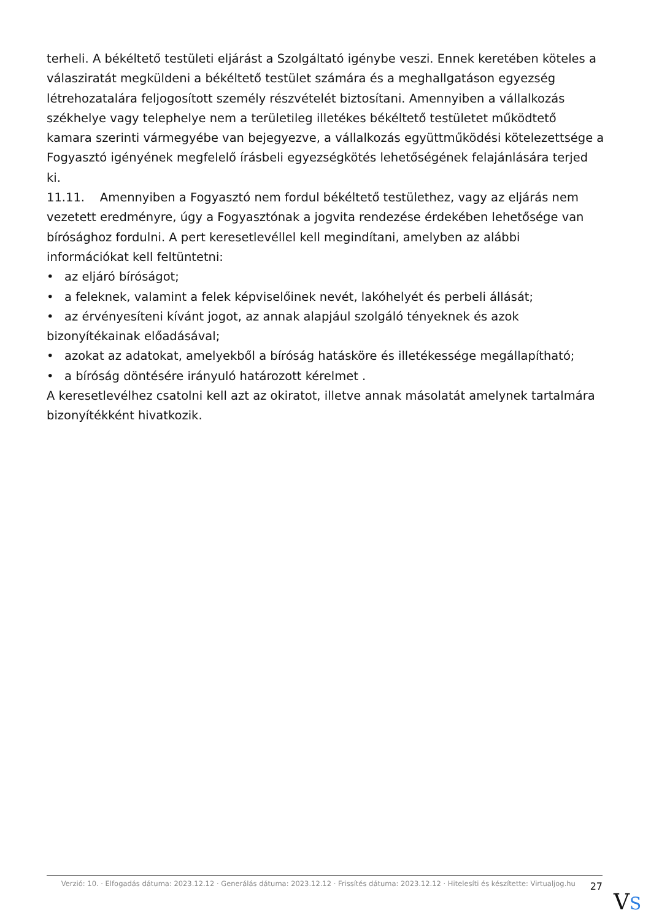terheli. A békéltető testületi eljárást a Szolgáltató igénybe veszi. Ennek keretében köteles a válasziratát megküldeni a békéltető testület számára és a meghallgatáson egyezség létrehozatalára feljogosított személy részvételét biztosítani. Amennyiben a vállalkozás székhelye vagy telephelye nem a területileg illetékes békéltető testületet működtető kamara szerinti vármegyébe van bejegyezve, a vállalkozás együttműködési kötelezettsége a Fogyasztó igényének megfelelő írásbeli egyezségkötés lehetőségének felajánlására terjed ki.
11.11. Amennyiben a Fogyasztó nem fordul békéltető testülethez, vagy az eljárás nem vezetett eredményre, úgy a Fogyasztónak a jogvita rendezése érdekében lehetősége van bírósághoz fordulni. A pert keresetlevéllel kell megindítani, amelyben az alábbi információkat kell feltüntetni:
• az eljáró bíróságot;
• a feleknek, valamint a felek képviselőinek nevét, lakóhelyét és perbeli állását;
• az érvényesíteni kívánt jogot, az annak alapjául szolgáló tényeknek és azok bizonyítékainak előadásával;
• azokat az adatokat, amelyekből a bíróság hatásköre és illetékessége megállapítható;
• a bíróság döntésére irányuló határozott kérelmet .
A keresetlevélhez csatolni kell azt az okiratot, illetve annak másolatát amelynek tartalmára bizonyítékként hivatkozik.
Verzió: 10. · Elfogadás dátuma: 2023.12.12 · Generálás dátuma: 2023.12.12 · Frissítés dátuma: 2023.12.12 · Hitelesíti és készítette: Virtualjog.hu
27
VS